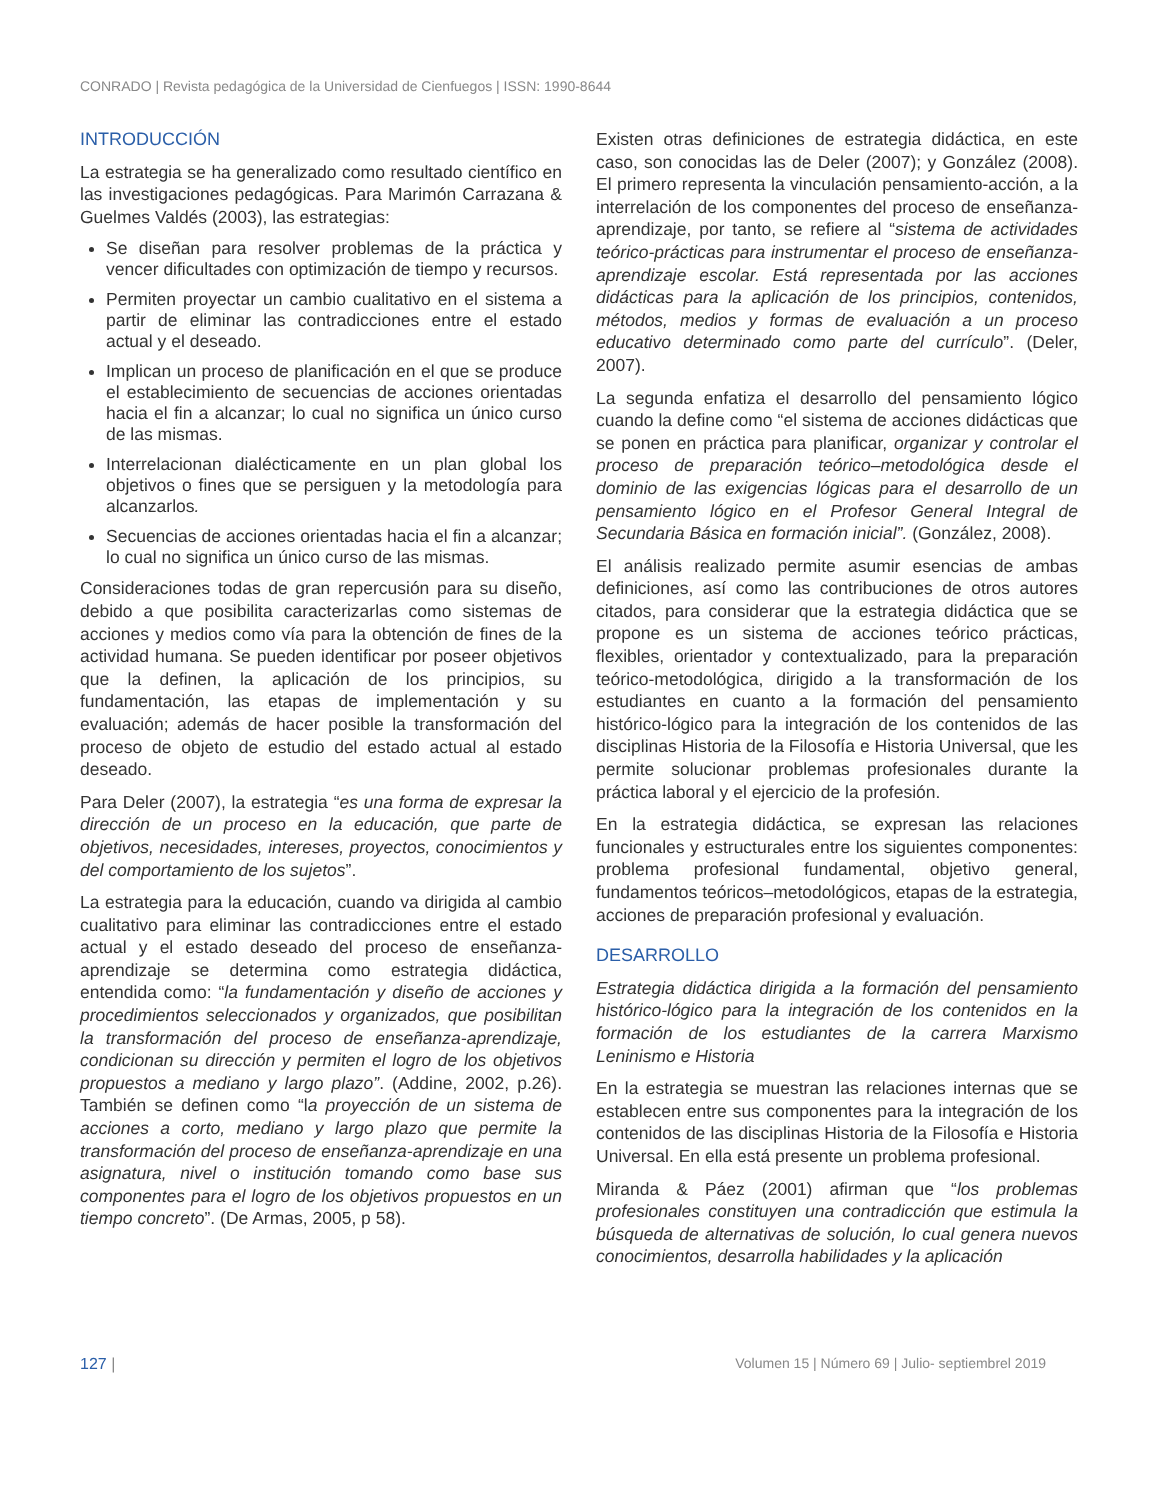CONRADO | Revista pedagógica de la Universidad de Cienfuegos | ISSN: 1990-8644
INTRODUCCIÓN
La estrategia se ha generalizado como resultado científico en las investigaciones pedagógicas. Para Marimón Carrazana & Guelmes Valdés (2003), las estrategias:
Se diseñan para resolver problemas de la práctica y vencer dificultades con optimización de tiempo y recursos.
Permiten proyectar un cambio cualitativo en el sistema a partir de eliminar las contradicciones entre el estado actual y el deseado.
Implican un proceso de planificación en el que se produce el establecimiento de secuencias de acciones orientadas hacia el fin a alcanzar; lo cual no significa un único curso de las mismas.
Interrelacionan dialécticamente en un plan global los objetivos o fines que se persiguen y la metodología para alcanzarlos.
Secuencias de acciones orientadas hacia el fin a alcanzar; lo cual no significa un único curso de las mismas.
Consideraciones todas de gran repercusión para su diseño, debido a que posibilita caracterizarlas como sistemas de acciones y medios como vía para la obtención de fines de la actividad humana. Se pueden identificar por poseer objetivos que la definen, la aplicación de los principios, su fundamentación, las etapas de implementación y su evaluación; además de hacer posible la transformación del proceso de objeto de estudio del estado actual al estado deseado.
Para Deler (2007), la estrategia “es una forma de expresar la dirección de un proceso en la educación, que parte de objetivos, necesidades, intereses, proyectos, conocimientos y del comportamiento de los sujetos”.
La estrategia para la educación, cuando va dirigida al cambio cualitativo para eliminar las contradicciones entre el estado actual y el estado deseado del proceso de enseñanza-aprendizaje se determina como estrategia didáctica, entendida como: “la fundamentación y diseño de acciones y procedimientos seleccionados y organizados, que posibilitan la transformación del proceso de enseñanza-aprendizaje, condicionan su dirección y permiten el logro de los objetivos propuestos a mediano y largo plazo”. (Addine, 2002, p.26). También se definen como “la proyección de un sistema de acciones a corto, mediano y largo plazo que permite la transformación del proceso de enseñanza-aprendizaje en una asignatura, nivel o institución tomando como base sus componentes para el logro de los objetivos propuestos en un tiempo concreto”. (De Armas, 2005, p 58).
Existen otras definiciones de estrategia didáctica, en este caso, son conocidas las de Deler (2007); y González (2008). El primero representa la vinculación pensamiento-acción, a la interrelación de los componentes del proceso de enseñanza- aprendizaje, por tanto, se refiere al “sistema de actividades teórico-prácticas para instrumentar el proceso de enseñanza-aprendizaje escolar. Está representada por las acciones didácticas para la aplicación de los principios, contenidos, métodos, medios y formas de evaluación a un proceso educativo determinado como parte del currículo”. (Deler, 2007).
La segunda enfatiza el desarrollo del pensamiento lógico cuando la define como “el sistema de acciones didácticas que se ponen en práctica para planificar, organizar y controlar el proceso de preparación teórico–metodológica desde el dominio de las exigencias lógicas para el desarrollo de un pensamiento lógico en el Profesor General Integral de Secundaria Básica en formación inicial”. (González, 2008).
El análisis realizado permite asumir esencias de ambas definiciones, así como las contribuciones de otros autores citados, para considerar que la estrategia didáctica que se propone es un sistema de acciones teórico prácticas, flexibles, orientador y contextualizado, para la preparación teórico-metodológica, dirigido a la transformación de los estudiantes en cuanto a la formación del pensamiento histórico-lógico para la integración de los contenidos de las disciplinas Historia de la Filosofía e Historia Universal, que les permite solucionar problemas profesionales durante la práctica laboral y el ejercicio de la profesión.
En la estrategia didáctica, se expresan las relaciones funcionales y estructurales entre los siguientes componentes: problema profesional fundamental, objetivo general, fundamentos teóricos–metodológicos, etapas de la estrategia, acciones de preparación profesional y evaluación.
DESARROLLO
Estrategia didáctica dirigida a la formación del pensamiento histórico-lógico para la integración de los contenidos en la formación de los estudiantes de la carrera Marxismo Leninismo e Historia
En la estrategia se muestran las relaciones internas que se establecen entre sus componentes para la integración de los contenidos de las disciplinas Historia de la Filosofía e Historia Universal. En ella está presente un problema profesional.
Miranda & Páez (2001) afirman que “los problemas profesionales constituyen una contradicción que estimula la búsqueda de alternativas de solución, lo cual genera nuevos conocimientos, desarrolla habilidades y la aplicación
127 | Volumen 15 | Número 69 | Julio- septiembrel 2019